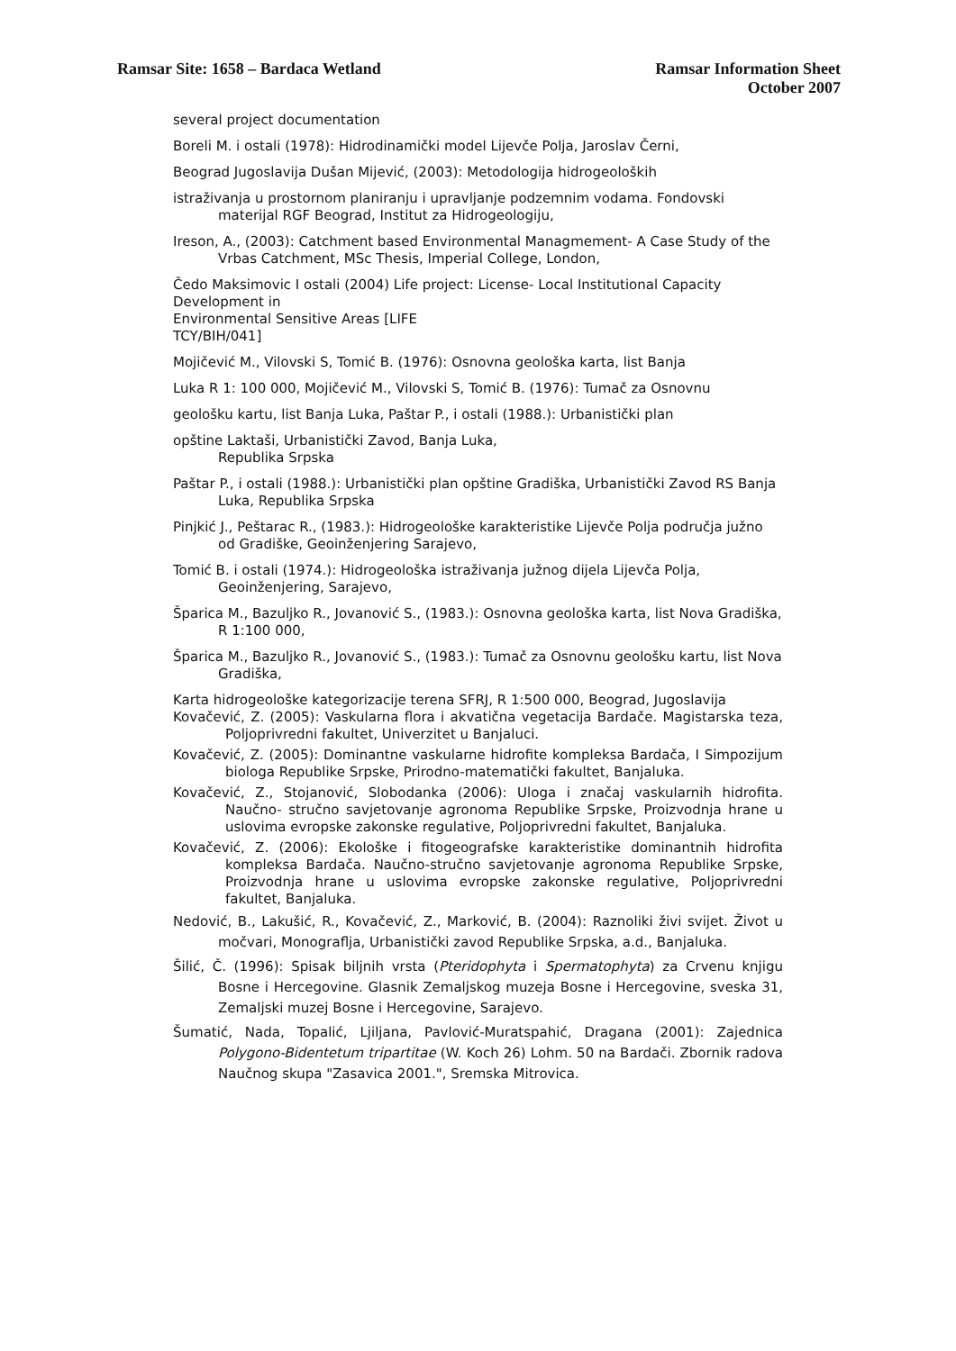Ramsar Site: 1658 – Bardaca Wetland
Ramsar Information Sheet
October 2007
several project documentation
Boreli M. i ostali (1978): Hidrodinamički model Lijevče Polja, Jaroslav Černi,
Beograd Jugoslavija Dušan Mijević, (2003): Metodologija hidrogeoloških
istraživanja u prostornom planiranju i upravljanje podzemnim vodama. Fondovski materijal RGF Beograd, Institut za Hidrogeologiju,
Ireson, A., (2003): Catchment based Environmental Managmement- A Case Study of the Vrbas Catchment, MSc Thesis, Imperial College, London,
Čedo Maksimovic I ostali (2004) Life project: License- Local Institutional Capacity Development in
Environmental Sensitive Areas [LIFE
TCY/BIH/041]
Mojičević M., Vilovski S, Tomić B. (1976): Osnovna geološka karta, list Banja
Luka R 1: 100 000, Mojičević M., Vilovski S, Tomić B. (1976): Tumač za Osnovnu
geološku kartu, list Banja Luka, Paštar P., i ostali (1988.): Urbanistički plan
opštine Laktaši, Urbanistički Zavod, Banja Luka,
Republika Srpska
Paštar P., i ostali (1988.): Urbanistički plan opštine Gradiška, Urbanistički Zavod RS Banja Luka, Republika Srpska
Pinjkić J., Peštarac R., (1983.): Hidrogeološke karakteristike Lijevče Polja područja južno od Gradiške, Geoinženjering Sarajevo,
Tomić B. i ostali (1974.): Hidrogeološka istraživanja južnog dijela Lijevča Polja, Geoinženjering, Sarajevo,
Šparica M., Bazuljko R., Jovanović S., (1983.): Osnovna geološka karta, list Nova Gradiška, R 1:100 000,
Šparica M., Bazuljko R., Jovanović S., (1983.): Tumač za Osnovnu geološku kartu, list Nova Gradiška,
Karta hidrogeološke kategorizacije terena SFRJ, R 1:500 000, Beograd, Jugoslavija
Kovačević, Z. (2005): Vaskularna flora i akvatična vegetacija Bardače. Magistarska teza, Poljoprivredni fakultet, Univerzitet u Banjaluci.
Kovačević, Z. (2005): Dominantne vaskularne hidrofite kompleksa Bardača, I Simpozijum biologa Republike Srpske, Prirodno-matematički fakultet, Banjaluka.
Kovačević, Z., Stojanović, Slobodanka (2006): Uloga i značaj vaskularnih hidrofita. Naučno- stručno savjetovanje agronoma Republike Srpske, Proizvodnja hrane u uslovima evropske zakonske regulative, Poljoprivredni fakultet, Banjaluka.
Kovačević, Z. (2006): Ekološke i fitogeografske karakteristike dominantnih hidrofita kompleksa Bardača. Naučno-stručno savjetovanje agronoma Republike Srpske, Proizvodnja hrane u uslovima evropske zakonske regulative, Poljoprivredni fakultet, Banjaluka.
Nedović, B., Lakušić, R., Kovačević, Z., Marković, B. (2004): Raznoliki živi svijet. Život u močvari, Monograflja, Urbanistički zavod Republike Srpska, a.d., Banjaluka.
Šilić, Č. (1996): Spisak biljnih vrsta (Pteridophyta i Spermatophyta) za Crvenu knjigu Bosne i Hercegovine. Glasnik Zemaljskog muzeja Bosne i Hercegovine, sveska 31, Zemaljski muzej Bosne i Hercegovine, Sarajevo.
Šumatić, Nada, Topalić, Ljiljana, Pavlović-Muratspahić, Dragana (2001): Zajednica Polygono-Bidentetum tripartitae (W. Koch 26) Lohm. 50 na Bardači. Zbornik radova Naučnog skupa "Zasavica 2001.", Sremska Mitrovica.